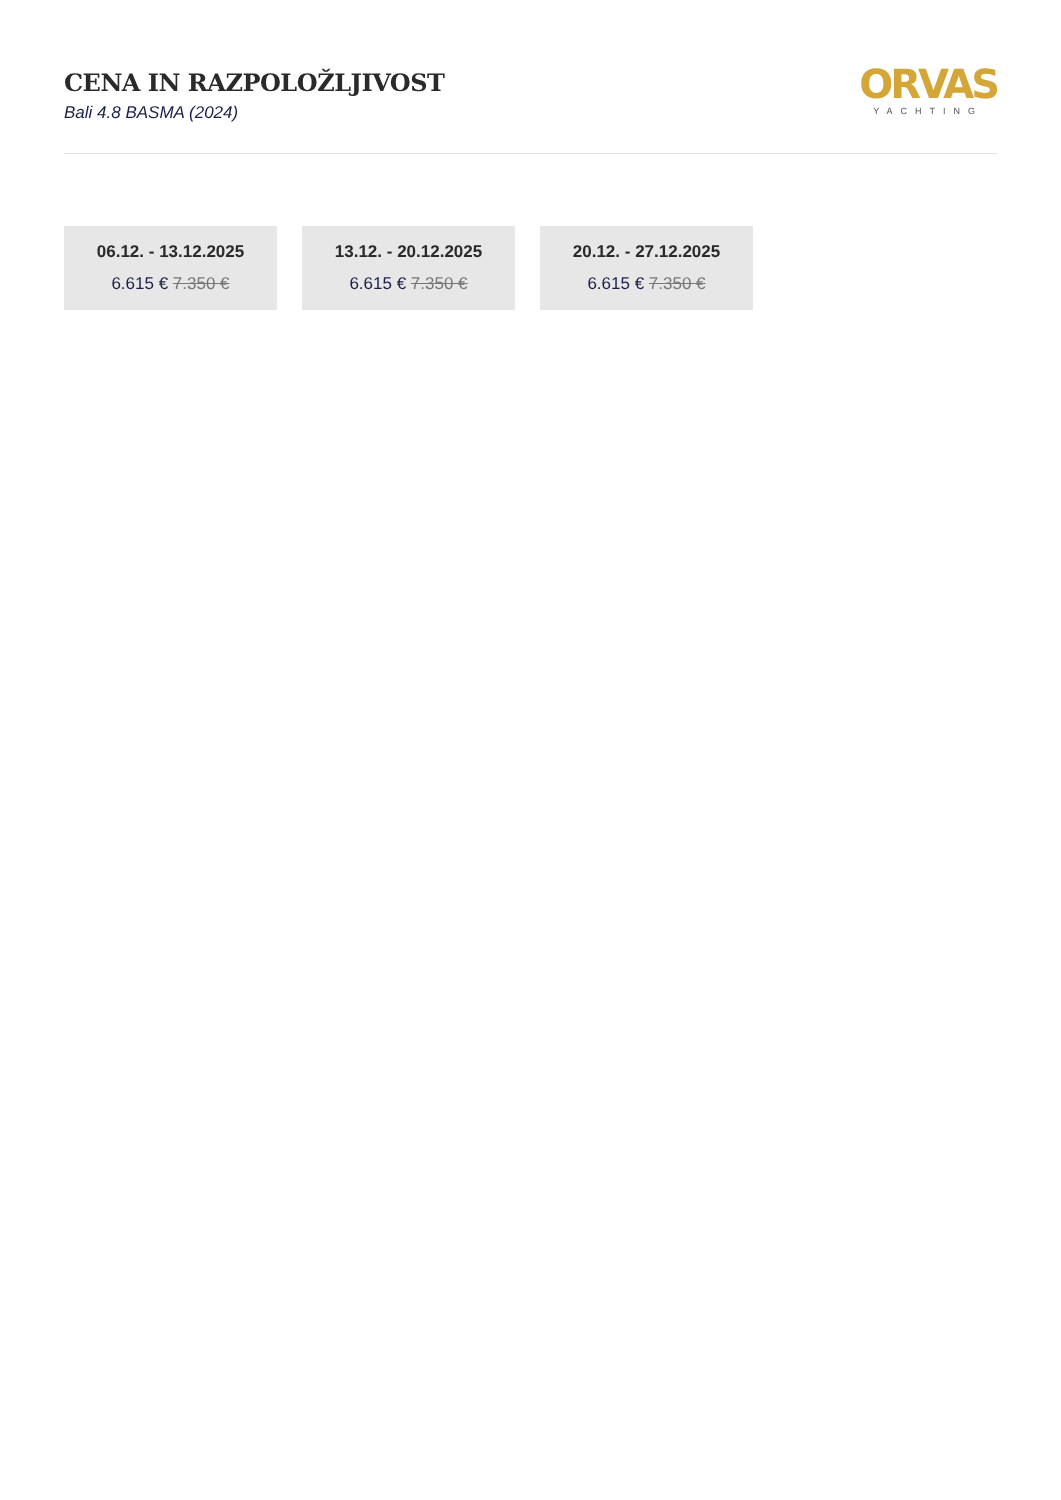CENA IN RAZPOLOŽLJIVOST
Bali 4.8 BASMA (2024)
ORVAS
YACHTING
06.12. - 13.12.2025
6.615 € 7.350 €
13.12. - 20.12.2025
6.615 € 7.350 €
20.12. - 27.12.2025
6.615 € 7.350 €